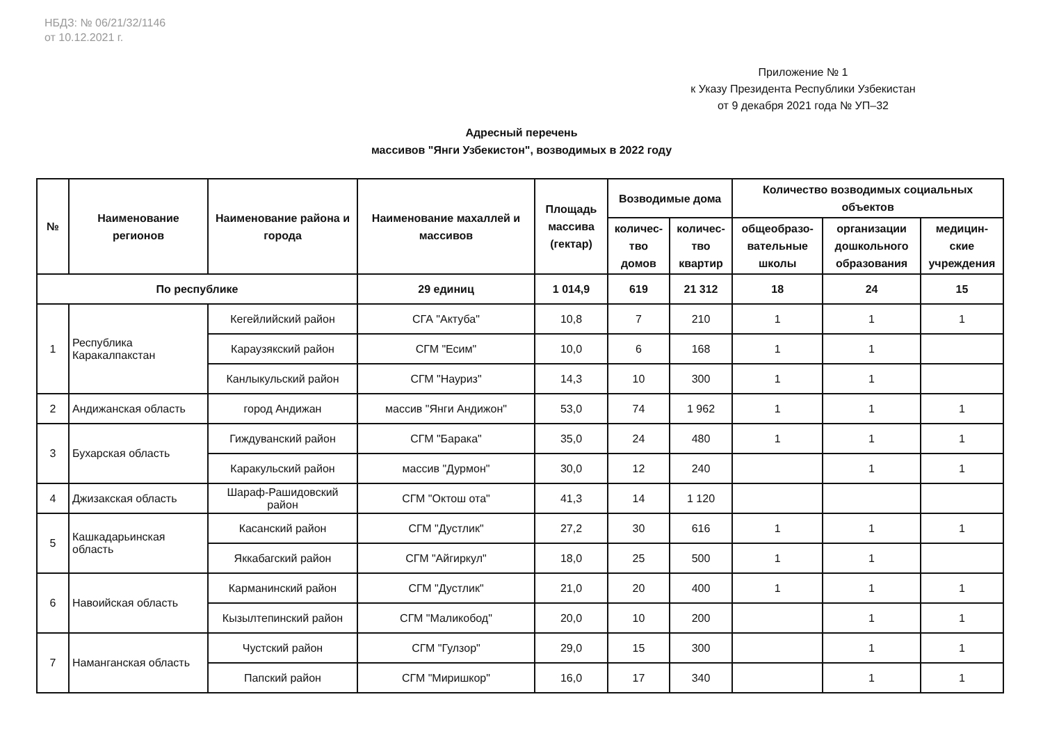НБДЗ: № 06/21/32/1146
от 10.12.2021 г.
Приложение № 1
к Указу Президента Республики Узбекистан
от 9 декабря 2021 года № УП–32
Адресный перечень
массивов "Янги Узбекистон", возводимых в 2022 году
| № | Наименование регионов | Наименование района и города | Наименование махаллей и массивов | Площадь массива (гектар) | Возводимые дома | | Количество возводимых социальных объектов | | |
| --- | --- | --- | --- | --- | --- | --- | --- | --- | --- |
| | | | | | количес-тво домов | количес-тво квартир | общеобразо-вательные школы | организации дошкольного образования | медицин-ские учреждения |
| По республике | | | 29 единиц | 1 014,9 | 619 | 21 312 | 18 | 24 | 15 |
| 1 | Республика Каракалпакстан | Кегейлийский район | СГА "Актуба" | 10,8 | 7 | 210 | 1 | 1 | 1 |
| | | Караузякский район | СГМ "Есим" | 10,0 | 6 | 168 | 1 | 1 | |
| | | Канлыкульский район | СГМ "Науриз" | 14,3 | 10 | 300 | 1 | 1 | |
| 2 | Андижанская область | город Андижан | массив "Янги Андижон" | 53,0 | 74 | 1 962 | 1 | 1 | 1 |
| 3 | Бухарская область | Гиждуванский район | СГМ "Барака" | 35,0 | 24 | 480 | 1 | 1 | 1 |
| | | Каракульский район | массив "Дурмон" | 30,0 | 12 | 240 | | 1 | 1 |
| 4 | Джизакская область | Шараф-Рашидовский район | СГМ "Октош ота" | 41,3 | 14 | 1 120 | | | |
| 5 | Кашкадарьинская область | Касанский район | СГМ "Дустлик" | 27,2 | 30 | 616 | 1 | 1 | 1 |
| | | Яккабагский район | СГМ "Айгиркул" | 18,0 | 25 | 500 | 1 | 1 | |
| 6 | Навоийская область | Карманинский район | СГМ "Дустлик" | 21,0 | 20 | 400 | 1 | 1 | 1 |
| | | Кызылтепинский район | СГМ "Маликобод" | 20,0 | 10 | 200 | | 1 | 1 |
| 7 | Наманганская область | Чустский район | СГМ "Гулзор" | 29,0 | 15 | 300 | | 1 | 1 |
| | | Папский район | СГМ "Миришкор" | 16,0 | 17 | 340 | | 1 | 1 |